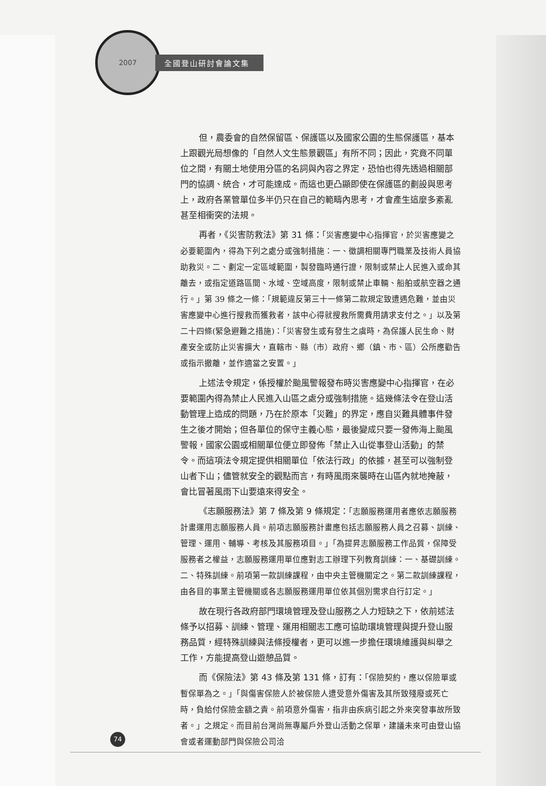2007
全國登山研討會論文集
但，農委會的自然保留區、保護區以及國家公園的生態保護區，基本上跟觀光局想像的「自然人文生態景觀區」有所不同；因此，究竟不同單位之間，有關土地使用分區的名詞與內容之界定，恐怕也得先透過相關部門的協調、統合，才可能達成。而這也更凸顯即使在保護區的劃設與思考上，政府各業管單位多半仍只在自己的範疇內思考，才會產生這麼多紊亂甚至相衝突的法規。
再者，《災害防救法》第 31 條：「災害應變中心指揮官，於災害應變之必要範圍內，得為下列之處分或強制措施：一、徵調相關專門職業及技術人員協助救災。二、劃定一定區域範圍，製發臨時通行證，限制或禁止人民進入或命其離去，或指定道路區間、水域、空域高度，限制或禁止車輛、船舶或航空器之通行。」第 39 條之一條：「規範違反第三十一條第二款規定致遭遇危難，並由災害應變中心進行搜救而獲救者，該中心得就搜救所需費用請求支付之。」以及第二十四條(緊急避難之措施)：「災害發生或有發生之虞時，為保護人民生命、財產安全或防止災害擴大，直轄市、縣（市）政府、鄉（鎮、市、區）公所應勸告或指示撤離，並作適當之安置。」
上述法令規定，係授權於颱風警報發布時災害應變中心指揮官，在必要範圍內得為禁止人民進入山區之處分或強制措施。這幾條法令在登山活動管理上造成的問題，乃在於原本「災難」的界定，應自災難具體事件發生之後才開始；但各單位的保守主義心態，最後變成只要一發佈海上颱風警報，國家公園或相關單位便立即發佈「禁止入山從事登山活動」的禁令。而這項法令規定提供相關單位「依法行政」的依據，甚至可以強制登山者下山；儘管就安全的觀點而言，有時風雨來襲時在山區內就地掩蔽，會比冒著風雨下山要遠來得安全。
《志願服務法》第 7 條及第 9 條規定：「志願服務運用者應依志願服務計畫運用志願服務人員。前項志願服務計畫應包括志願服務人員之召募、訓練、管理、運用、輔導、考核及其服務項目。」「為提昇志願服務工作品質，保障受服務者之權益，志願服務運用單位應對志工辦理下列教育訓練：一、基礎訓練。二、特殊訓練。前項第一款訓練課程，由中央主管機關定之。第二款訓練課程，由各目的事業主管機關或各志願服務運用單位依其個別需求自行訂定。」
故在現行各政府部門環境管理及登山服務之人力短缺之下，依前述法條予以招募、訓練、管理、運用相關志工應可協助環境管理與提升登山服務品質，經特殊訓練與法條授權者，更可以進一步擔任環境維護與糾舉之工作，方能提高登山遊憩品質。
而《保險法》第 43 條及第 131 條，訂有：「保險契約，應以保險單或暫保單為之。」「與傷害保險人於被保險人遭受意外傷害及其所致殘廢或死亡時，負給付保險金額之責。前項意外傷害，指非由疾病引起之外來突發事故所致者。」之規定。而目前台灣尚無專屬戶外登山活動之保單，建議未來可由登山協會或者運動部門與保險公司洽
74